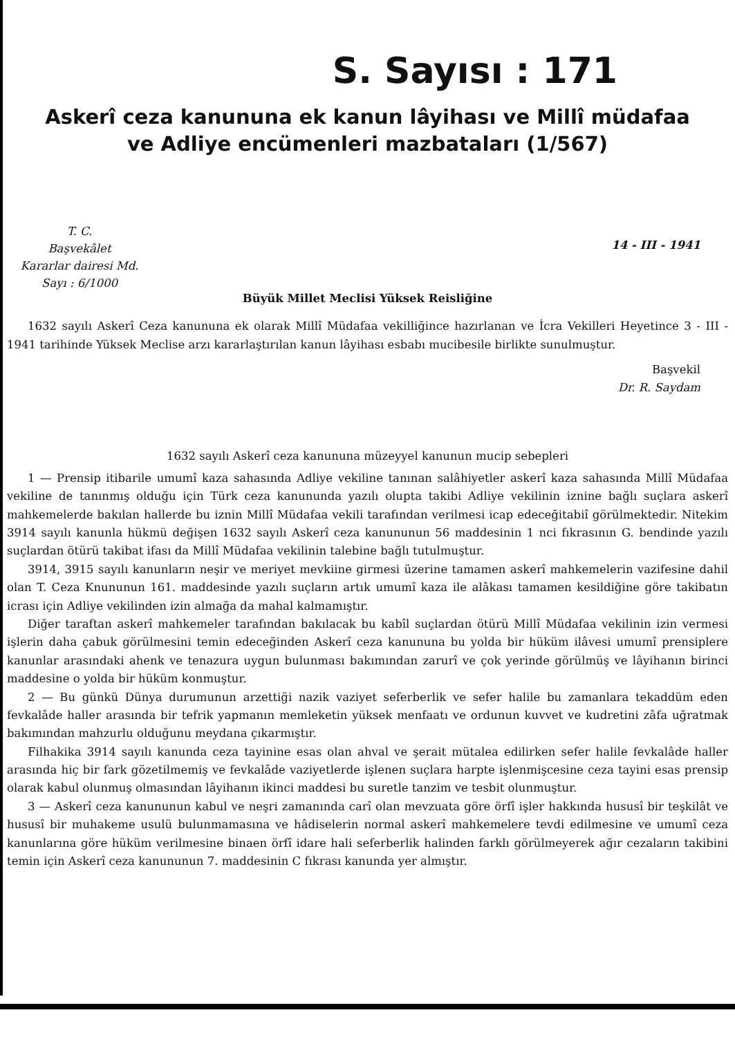S. Sayısı : 171
Askerî ceza kanununa ek kanun lâyihası ve Millî müdafaa
ve Adliye encümenleri mazbataları (1/567)
T. C.
Başvekâlet
Kararlar dairesi Md.
Sayı : 6/1000
14 - III - 1941
Büyük Millet Meclisi Yüksek Reisliğine
1632 sayılı Askerî Ceza kanununa ek olarak Millî Müdafaa vekilliğince hazırlanan ve İcra Vekilleri Heyetince 3 - III - 1941 tarihinde Yüksek Meclise arzı kararlaştırılan kanun lâyihası esbabı mucibesile birlikte sunulmuştur.
Başvekil
Dr. R. Saydam
1632 sayılı Askerî ceza kanununa müzeyyel kanunun mucip sebepleri
1 — Prensip itibarile umumî kaza sahasında Adliye vekiline tanınan salâhiyetler askerî kaza sahasında Millî Müdafaa vekiline de tanınmış olduğu için Türk ceza kanununda yazılı olupta takibi Adliye vekilinin iznine bağlı suçlara askerî mahkemelerde bakılan hallerde bu iznin Millî Müdafaa vekili tarafından verilmesi icap edeceğitabiî görülmektedir. Nitekim 3914 sayılı kanunla hükmü değişen 1632 sayılı Askerî ceza kanununun 56 maddesinin 1 nci fıkrasının G. bendinde yazılı suçlardan ötürü takibat ifası da Millî Müdafaa vekilinin talebine bağlı tutulmuştur.
3914, 3915 sayılı kanunların neşir ve meriyet mevkiine girmesi üzerine tamamen askerî mahkemelerin vazifesine dahil olan T. Ceza Knununun 161. maddesinde yazılı suçların artık umumî kaza ile alâkası tamamen kesildiğine göre takibatın icrası için Adliye vekilinden izin almağa da mahal kalmamıştır.
Diğer taraftan askerî mahkemeler tarafından bakılacak bu kabîl suçlardan ötürü Millî Müdafaa vekilinin izin vermesi işlerin daha çabuk görülmesini temin edeceğinden Askerî ceza kanununa bu yolda bir hüküm ilâvesi umumî prensiplere kanunlar arasındaki ahenk ve tenazura uygun bulunması bakımından zarurî ve çok yerinde görülmüş ve lâyihanın birinci maddesine o yolda bir hüküm konmuştur.
2 — Bu günkü Dünya durumunun arzettiği nazik vaziyet seferberlik ve sefer halile bu zamanlara tekaddüm eden fevkalâde haller arasında bir tefrik yapmanın memleketin yüksek menfaatı ve ordunun kuvvet ve kudretini zâfa uğratmak bakımından mahzurlu olduğunu meydana çıkarmıştır.
Filhakika 3914 sayılı kanunda ceza tayinine esas olan ahval ve şerait mütalea edilirken sefer halile fevkalâde haller arasında hiç bir fark gözetilmemiş ve fevkalâde vaziyetlerde işlenen suçlara harpte işlenmişcesine ceza tayini esas prensip olarak kabul olunmuş olmasından lâyihanın ikinci maddesi bu suretle tanzim ve tesbit olunmuştur.
3 — Askerî ceza kanununun kabul ve neşri zamanında carî olan mevzuata göre örfî işler hakkında hususî bir teşkilât ve hususî bir muhakeme usulü bulunmamasına ve hâdiselerin normal askerî mahkemelere tevdi edilmesine ve umumî ceza kanunlarına göre hüküm verilmesine binaen örfî idare hali seferberlik halinden farklı görülmeyerek ağır cezaların takibini temin için Askerî ceza kanununun 7. maddesinin C fıkrası kanunda yer almıştır.